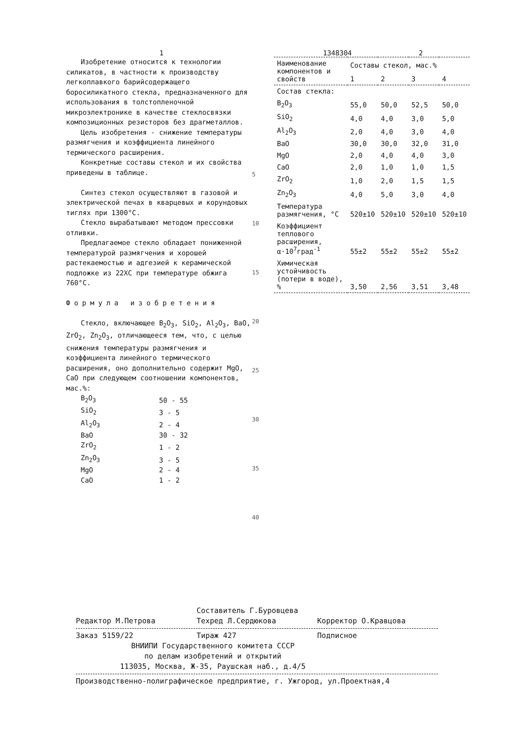1 1348304 2
Изобретение относится к технологии силикатов, в частности к производству легкоплавкого барийсодержащего боросиликатного стекла, предназначенного для использования в толстопленочной микроэлектронике в качестве стеклосвязки композиционных резисторов без драгметаллов.
Цель изобретения - снижение температуры размягчения и коэффициента линейного термического расширения.
Конкретные составы стекол и их свойства приведены в таблице.
Синтез стекол осуществляют в газовой и электрической печах в кварцевых и корундовых тиглях при 1300°C.
Стекло вырабатывают методом прессовки отливки.
Предлагаемое стекло обладает пониженной температурой размягчения и хорошей растекаемостью и адгезией к керамической подложке из 22ХС при температуре обжига 760°C.
Формула изобретения
Стекло, включающее B<sub>2</sub>O<sub>3</sub>, SiO<sub>2</sub>, Al<sub>2</sub>O<sub>3</sub>, BaO, ZrO<sub>2</sub>, Zn<sub>2</sub>O<sub>3</sub>, отличающееся тем, что, с целью снижения температуры размягчения и коэффициента линейного термического расширения, оно дополнительно содержит MgO, CaO при следующем соотношении компонентов, мас.%:
| B<sub>2</sub>O<sub>3</sub> | 50 - 55 |
| SiO<sub>2</sub> | 3 - 5 |
| Al<sub>2</sub>O<sub>3</sub> | 2 - 4 |
| BaO | 30 - 32 |
| ZrO<sub>2</sub> | 1 - 2 |
| Zn<sub>2</sub>O<sub>3</sub> | 3 - 5 |
| MgO | 2 - 4 |
| CaO | 1 - 2 |
5
10
15
20
25
30
35
40
| Наименование компонентов и свойств | Составы стекол, мас.% | | | |
| --- | --- | --- | --- | --- |
| | 1 | 2 | 3 | 4 |
| Состав стекла: | | | | |
| B<sub>2</sub>O<sub>3</sub> | 55,0 | 50,0 | 52,5 | 50,0 |
| SiO<sub>2</sub> | 4,0 | 4,0 | 3,0 | 5,0 |
| Al<sub>2</sub>O<sub>3</sub> | 2,0 | 4,0 | 3,0 | 4,0 |
| BaO | 30,0 | 30,0 | 32,0 | 31,0 |
| MgO | 2,0 | 4,0 | 4,0 | 3,0 |
| CaO | 2,0 | 1,0 | 1,0 | 1,5 |
| ZrO<sub>2</sub> | 1,0 | 2,0 | 1,5 | 1,5 |
| Zn<sub>2</sub>O<sub>3</sub> | 4,0 | 5,0 | 3,0 | 4,0 |
| Температура размягчения, °C | 520±10 | 520±10 | 520±10 | 520±10 |
| Коэффициент теплового расширения, α·10<sup>7</sup>град<sup>-1</sup> | 55±2 | 55±2 | 55±2 | 55±2 |
| Химическая устойчивость (потери в воде), % | 3,50 | 2,56 | 3,51 | 3,48 |
Составитель Г.Буровцева
Редактор М.Петрова Техред Л.Сердюкова Корректор О.Кравцова
Заказ 5159/22 Тираж 427 Подписное
ВНИИПИ Государственного комитета СССР
по делам изобретений и открытий
113035, Москва, Ж-35, Раушская наб., д.4/5
Производственно-полиграфическое предприятие, г. Ужгород, ул.Проектная,4